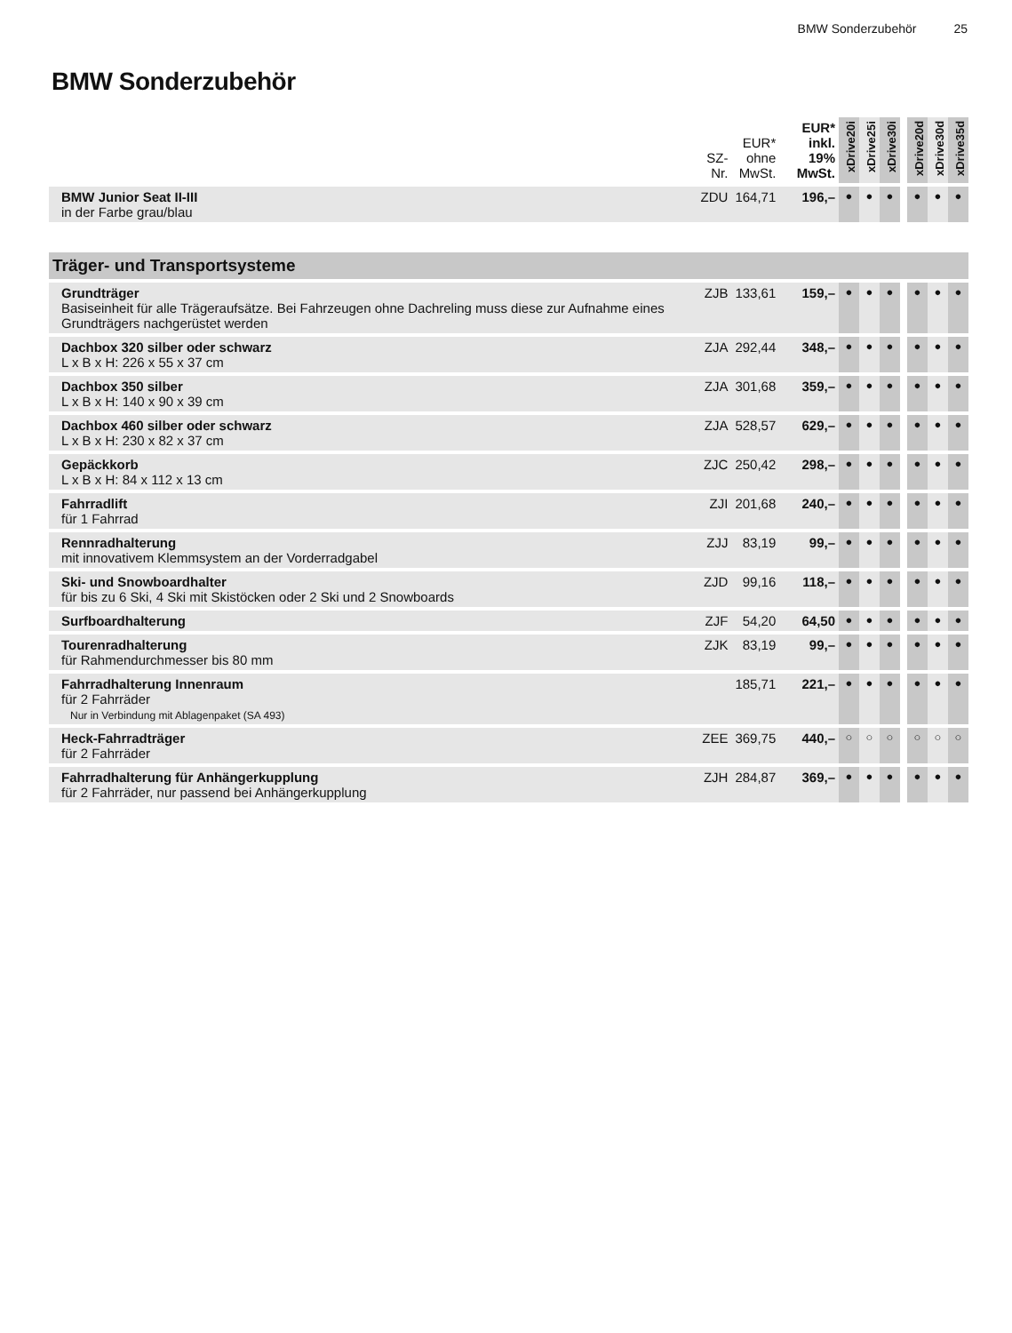BMW Sonderzubehör 25
BMW Sonderzubehör
| | SZ- Nr. | EUR* ohne MwSt. | EUR* inkl. 19% MwSt. | xDrive20i | xDrive25i | xDrive30i | | xDrive20d | xDrive30d | xDrive35d |
| --- | --- | --- | --- | --- | --- | --- | --- | --- | --- | --- |
| BMW Junior Seat II-III in der Farbe grau/blau | ZDU | 164,71 | 196,– | ● | ● | ● | | ● | ● | ● |
| Träger- und Transportsysteme | | | | | | | | | | |
| Grundträger Basiseinheit für alle Trägeraufsätze. Bei Fahrzeugen ohne Dachreling muss diese zur Aufnahme eines Grundträgers nachgerüstet werden | ZJB | 133,61 | 159,– | ● | ● | ● | | ● | ● | ● |
| Dachbox 320 silber oder schwarz L x B x H: 226 x 55 x 37 cm | ZJA | 292,44 | 348,– | ● | ● | ● | | ● | ● | ● |
| Dachbox 350 silber L x B x H: 140 x 90 x 39 cm | ZJA | 301,68 | 359,– | ● | ● | ● | | ● | ● | ● |
| Dachbox 460 silber oder schwarz L x B x H: 230 x 82 x 37 cm | ZJA | 528,57 | 629,– | ● | ● | ● | | ● | ● | ● |
| Gepäckkorb L x B x H: 84 x 112 x 13 cm | ZJC | 250,42 | 298,– | ● | ● | ● | | ● | ● | ● |
| Fahrradlift für 1 Fahrrad | ZJI | 201,68 | 240,– | ● | ● | ● | | ● | ● | ● |
| Rennradhalterung mit innovativem Klemmsystem an der Vorderradgabel | ZJJ | 83,19 | 99,– | ● | ● | ● | | ● | ● | ● |
| Ski- und Snowboardhalter für bis zu 6 Ski, 4 Ski mit Skistöcken oder 2 Ski und 2 Snowboards | ZJD | 99,16 | 118,– | ● | ● | ● | | ● | ● | ● |
| Surfboardhalterung | ZJF | 54,20 | 64,50 | ● | ● | ● | | ● | ● | ● |
| Tourenradhalterung für Rahmendurchmesser bis 80 mm | ZJK | 83,19 | 99,– | ● | ● | ● | | ● | ● | ● |
| Fahrradhalterung Innenraum für 2 Fahrräder Nur in Verbindung mit Ablagenpaket (SA 493) | | 185,71 | 221,– | ● | ● | ● | | ● | ● | ● |
| Heck-Fahrradträger für 2 Fahrräder | ZEE | 369,75 | 440,– | ○ | ○ | ○ | | ○ | ○ | ○ |
| Fahrradhalterung für Anhängerkupplung für 2 Fahrräder, nur passend bei Anhängerkupplung | ZJH | 284,87 | 369,– | ● | ● | ● | | ● | ● | ● |